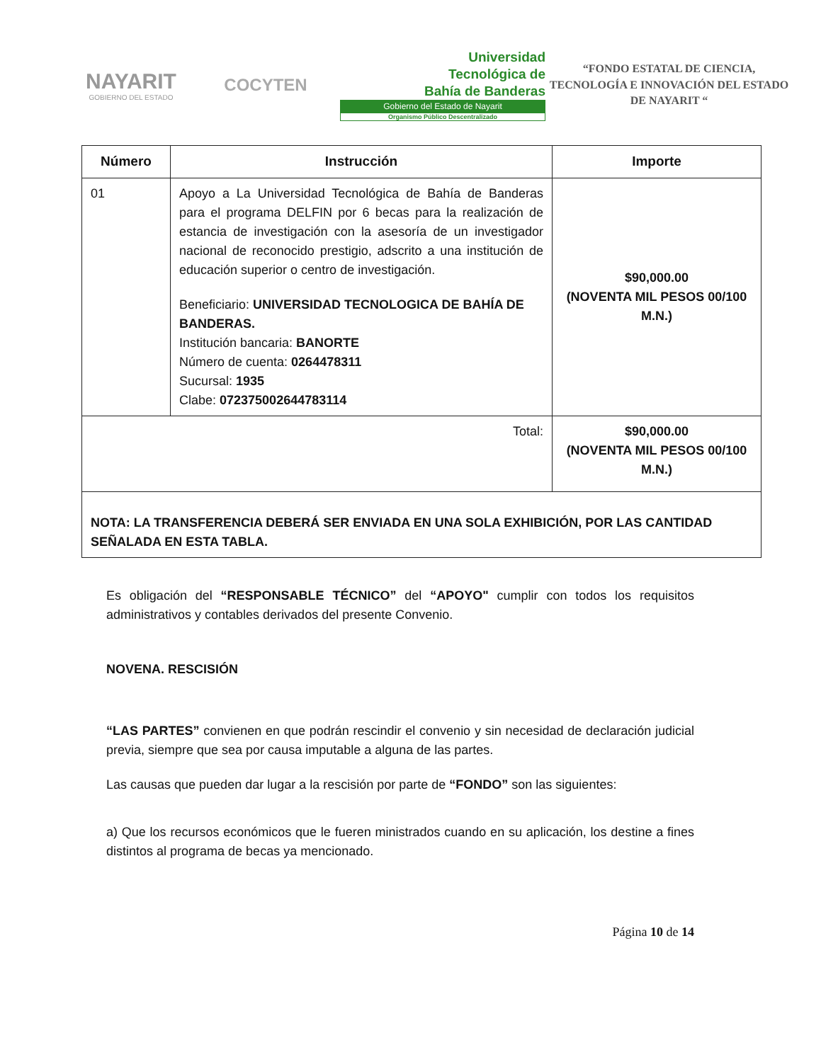NAYARIT
GOBIERNO DEL ESTADO
COCYTEN
Universidad
Tecnológica de
Bahía de Banderas
Gobierno del Estado de Nayarit
Organismo Público Descentralizado
“FONDO ESTATAL DE CIENCIA, TECNOLOGÍA E INNOVACIÓN DEL ESTADO DE NAYARIT “
| Número | Instrucción | Importe |
| --- | --- | --- |
| 01 | Apoyo a La Universidad Tecnológica de Bahía de Banderas para el programa DELFIN por 6 becas para la realización de estancia de investigación con la asesoría de un investigador nacional de reconocido prestigio, adscrito a una institución de educación superior o centro de investigación. Beneficiario: UNIVERSIDAD TECNOLOGICA DE BAHÍA DE BANDERAS. Institución bancaria: BANORTE Número de cuenta: 0264478311 Sucursal: 1935 Clabe: 072375002644783114 | $90,000.00 (NOVENTA MIL PESOS 00/100 M.N.) |
| Total: | | $90,000.00 (NOVENTA MIL PESOS 00/100 M.N.) |
| NOTA: LA TRANSFERENCIA DEBERÁ SER ENVIADA EN UNA SOLA EXHIBICIÓN, POR LAS CANTIDAD SEÑALADA EN ESTA TABLA. | | |
Es obligación del “RESPONSABLE TÉCNICO” del “APOYO" cumplir con todos los requisitos administrativos y contables derivados del presente Convenio.
NOVENA. RESCISIÓN
“LAS PARTES” convienen en que podrán rescindir el convenio y sin necesidad de declaración judicial previa, siempre que sea por causa imputable a alguna de las partes.
Las causas que pueden dar lugar a la rescisión por parte de “FONDO” son las siguientes:
a) Que los recursos económicos que le fueren ministrados cuando en su aplicación, los destine a fines distintos al programa de becas ya mencionado.
Página 10 de 14